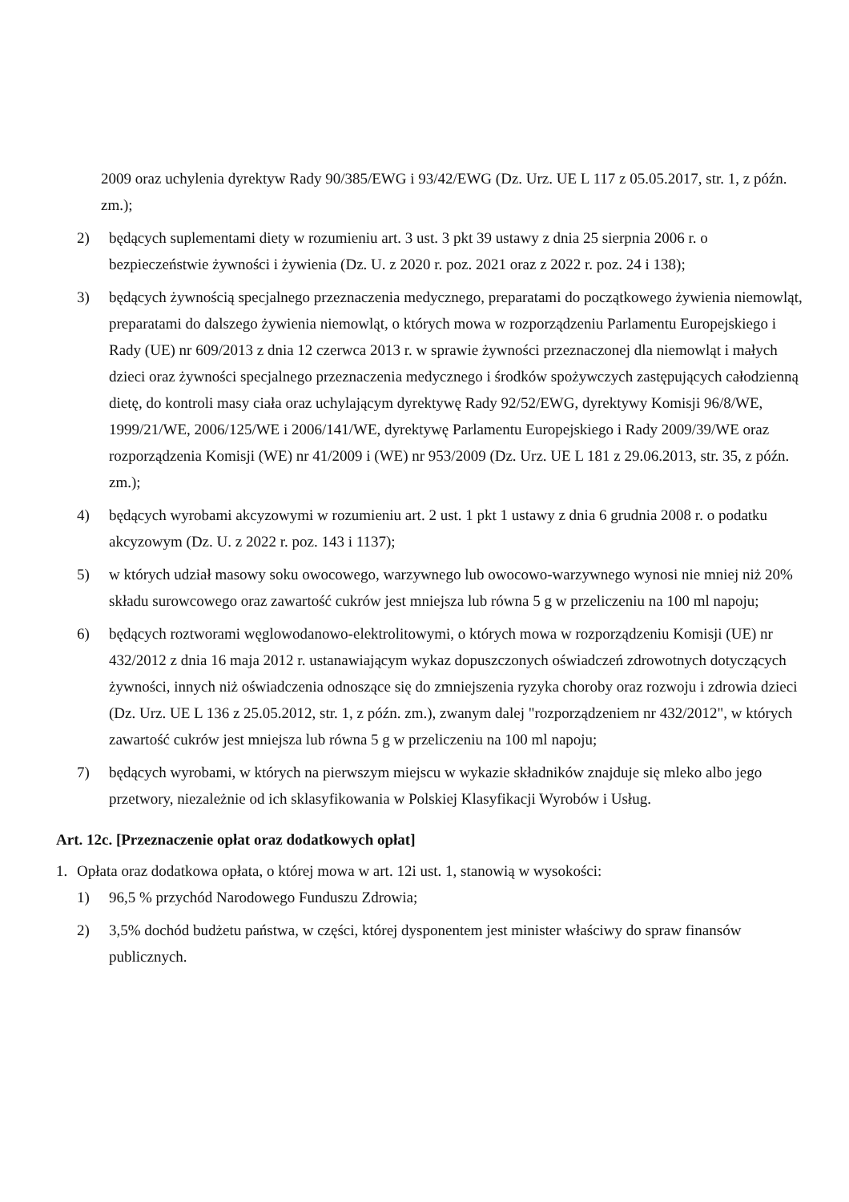2009 oraz uchylenia dyrektyw Rady 90/385/EWG i 93/42/EWG (Dz. Urz. UE L 117 z 05.05.2017, str. 1, z późn. zm.);
2) będących suplementami diety w rozumieniu art. 3 ust. 3 pkt 39 ustawy z dnia 25 sierpnia 2006 r. o bezpieczeństwie żywności i żywienia (Dz. U. z 2020 r. poz. 2021 oraz z 2022 r. poz. 24 i 138);
3) będących żywnością specjalnego przeznaczenia medycznego, preparatami do początkowego żywienia niemowląt, preparatami do dalszego żywienia niemowląt, o których mowa w rozporządzeniu Parlamentu Europejskiego i Rady (UE) nr 609/2013 z dnia 12 czerwca 2013 r. w sprawie żywności przeznaczonej dla niemowląt i małych dzieci oraz żywności specjalnego przeznaczenia medycznego i środków spożywczych zastępujących całodzienną dietę, do kontroli masy ciała oraz uchylającym dyrektywę Rady 92/52/EWG, dyrektywy Komisji 96/8/WE, 1999/21/WE, 2006/125/WE i 2006/141/WE, dyrektywę Parlamentu Europejskiego i Rady 2009/39/WE oraz rozporządzenia Komisji (WE) nr 41/2009 i (WE) nr 953/2009 (Dz. Urz. UE L 181 z 29.06.2013, str. 35, z późn. zm.);
4) będących wyrobami akcyzowymi w rozumieniu art. 2 ust. 1 pkt 1 ustawy z dnia 6 grudnia 2008 r. o podatku akcyzowym (Dz. U. z 2022 r. poz. 143 i 1137);
5) w których udział masowy soku owocowego, warzywnego lub owocowo-warzywnego wynosi nie mniej niż 20% składu surowcowego oraz zawartość cukrów jest mniejsza lub równa 5 g w przeliczeniu na 100 ml napoju;
6) będących roztworami węglowodanowo-elektrolitowymi, o których mowa w rozporządzeniu Komisji (UE) nr 432/2012 z dnia 16 maja 2012 r. ustanawiającym wykaz dopuszczonych oświadczeń zdrowotnych dotyczących żywności, innych niż oświadczenia odnoszące się do zmniejszenia ryzyka choroby oraz rozwoju i zdrowia dzieci (Dz. Urz. UE L 136 z 25.05.2012, str. 1, z późn. zm.), zwanym dalej "rozporządzeniem nr 432/2012", w których zawartość cukrów jest mniejsza lub równa 5 g w przeliczeniu na 100 ml napoju;
7) będących wyrobami, w których na pierwszym miejscu w wykazie składników znajduje się mleko albo jego przetwory, niezależnie od ich sklasyfikowania w Polskiej Klasyfikacji Wyrobów i Usług.
Art. 12c. [Przeznaczenie opłat oraz dodatkowych opłat]
1. Opłata oraz dodatkowa opłata, o której mowa w art. 12i ust. 1, stanowią w wysokości:
1) 96,5 % przychód Narodowego Funduszu Zdrowia;
2) 3,5% dochód budżetu państwa, w części, której dysponentem jest minister właściwy do spraw finansów publicznych.